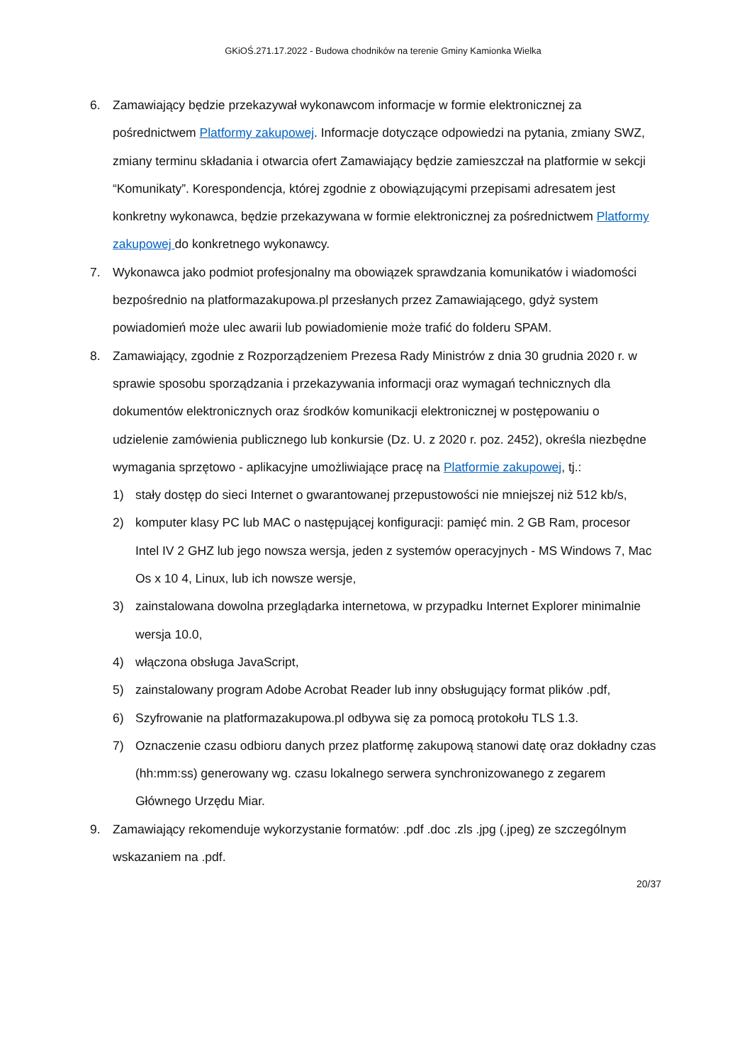GKiOŚ.271.17.2022 - Budowa chodników na terenie Gminy Kamionka Wielka
6. Zamawiający będzie przekazywał wykonawcom informacje w formie elektronicznej za pośrednictwem Platformy zakupowej. Informacje dotyczące odpowiedzi na pytania, zmiany SWZ, zmiany terminu składania i otwarcia ofert Zamawiający będzie zamieszczał na platformie w sekcji “Komunikaty”. Korespondencja, której zgodnie z obowiązującymi przepisami adresatem jest konkretny wykonawca, będzie przekazywana w formie elektronicznej za pośrednictwem Platformy zakupowej do konkretnego wykonawcy.
7. Wykonawca jako podmiot profesjonalny ma obowiązek sprawdzania komunikatów i wiadomości bezpośrednio na platformazakupowa.pl przesłanych przez Zamawiającego, gdyż system powiadomień może ulec awarii lub powiadomienie może trafić do folderu SPAM.
8. Zamawiający, zgodnie z Rozporządzeniem Prezesa Rady Ministrów z dnia 30 grudnia 2020 r. w sprawie sposobu sporządzania i przekazywania informacji oraz wymagań technicznych dla dokumentów elektronicznych oraz środków komunikacji elektronicznej w postępowaniu o udzielenie zamówienia publicznego lub konkursie (Dz. U. z 2020 r. poz. 2452), określa niezbędne wymagania sprzętowo - aplikacyjne umożliwiające pracę na Platformie zakupowej, tj.:
1) stały dostęp do sieci Internet o gwarantowanej przepustowości nie mniejszej niż 512 kb/s,
2) komputer klasy PC lub MAC o następującej konfiguracji: pamięć min. 2 GB Ram, procesor Intel IV 2 GHZ lub jego nowsza wersja, jeden z systemów operacyjnych - MS Windows 7, Mac Os x 10 4, Linux, lub ich nowsze wersje,
3) zainstalowana dowolna przeglądarka internetowa, w przypadku Internet Explorer minimalnie wersja 10.0,
4) włączona obsługa JavaScript,
5) zainstalowany program Adobe Acrobat Reader lub inny obsługujący format plików .pdf,
6) Szyfrowanie na platformazakupowa.pl odbywa się za pomocą protokołu TLS 1.3.
7) Oznaczenie czasu odbioru danych przez platformę zakupową stanowi datę oraz dokładny czas (hh:mm:ss) generowany wg. czasu lokalnego serwera synchronizowanego z zegarem Głównego Urzędu Miar.
9. Zamawiający rekomenduje wykorzystanie formatów: .pdf .doc .zls .jpg (.jpeg) ze szczególnym wskazaniem na .pdf.
20/37